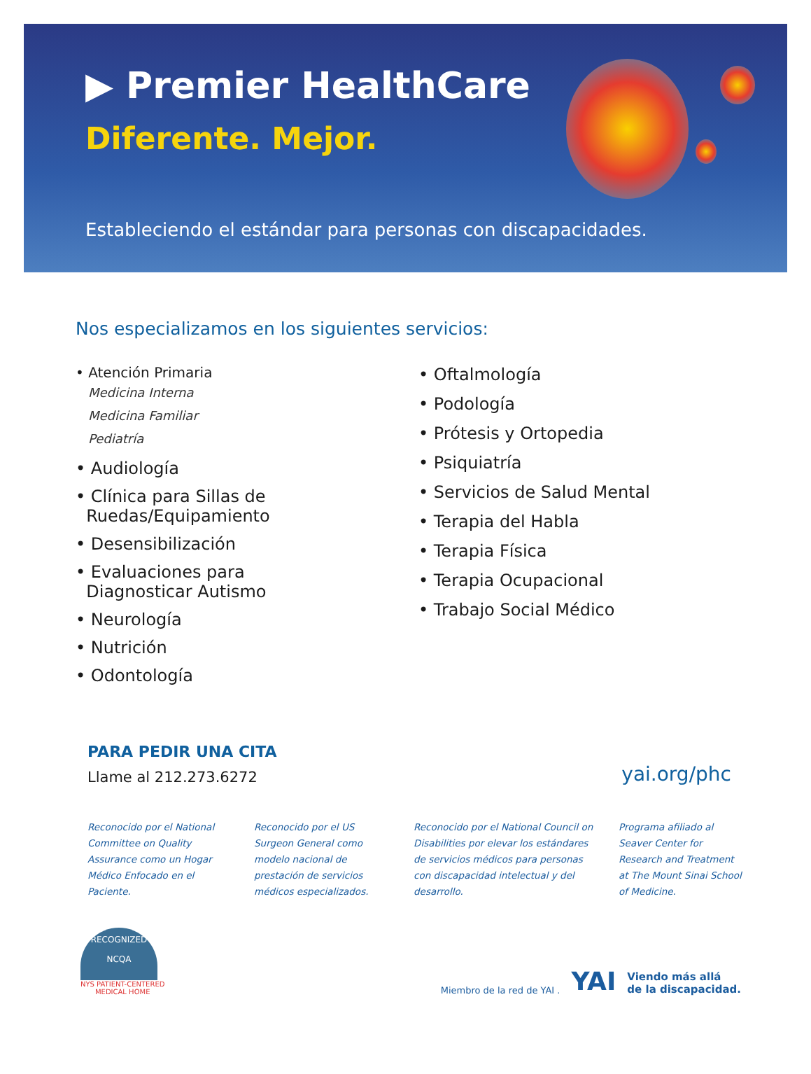▶ Premier HealthCare
Diferente. Mejor.
Estableciendo el estándar para personas con discapacidades.
Nos especializamos en los siguientes servicios:
• Atención Primaria
Medicina Interna
Medicina Familiar
Pediatría
• Audiología
• Clínica para Sillas de
Ruedas/Equipamiento
• Desensibilización
• Evaluaciones para
Diagnosticar Autismo
• Neurología
• Nutrición
• Odontología
• Oftalmología
• Podología
• Prótesis y Ortopedia
• Psiquiatría
• Servicios de Salud Mental
• Terapia del Habla
• Terapia Física
• Terapia Ocupacional
• Trabajo Social Médico
PARA PEDIR UNA CITA
Llame al 212.273.6272
yai.org/phc
Reconocido por el National Committee on Quality Assurance como un Hogar Médico Enfocado en el Paciente.
Reconocido por el US Surgeon General como modelo nacional de prestación de servicios médicos especializados.
Reconocido por el National Council on Disabilities por elevar los estándares de servicios médicos para personas con discapacidad intelectual y del desarrollo.
Programa afiliado al Seaver Center for Research and Treatment at The Mount Sinai School of Medicine.
RECOGNIZED
NCQA
NYS PATIENT-CENTERED
MEDICAL HOME
Miembro de la red de YAI . YAI Viendo más allá
de la discapacidad.